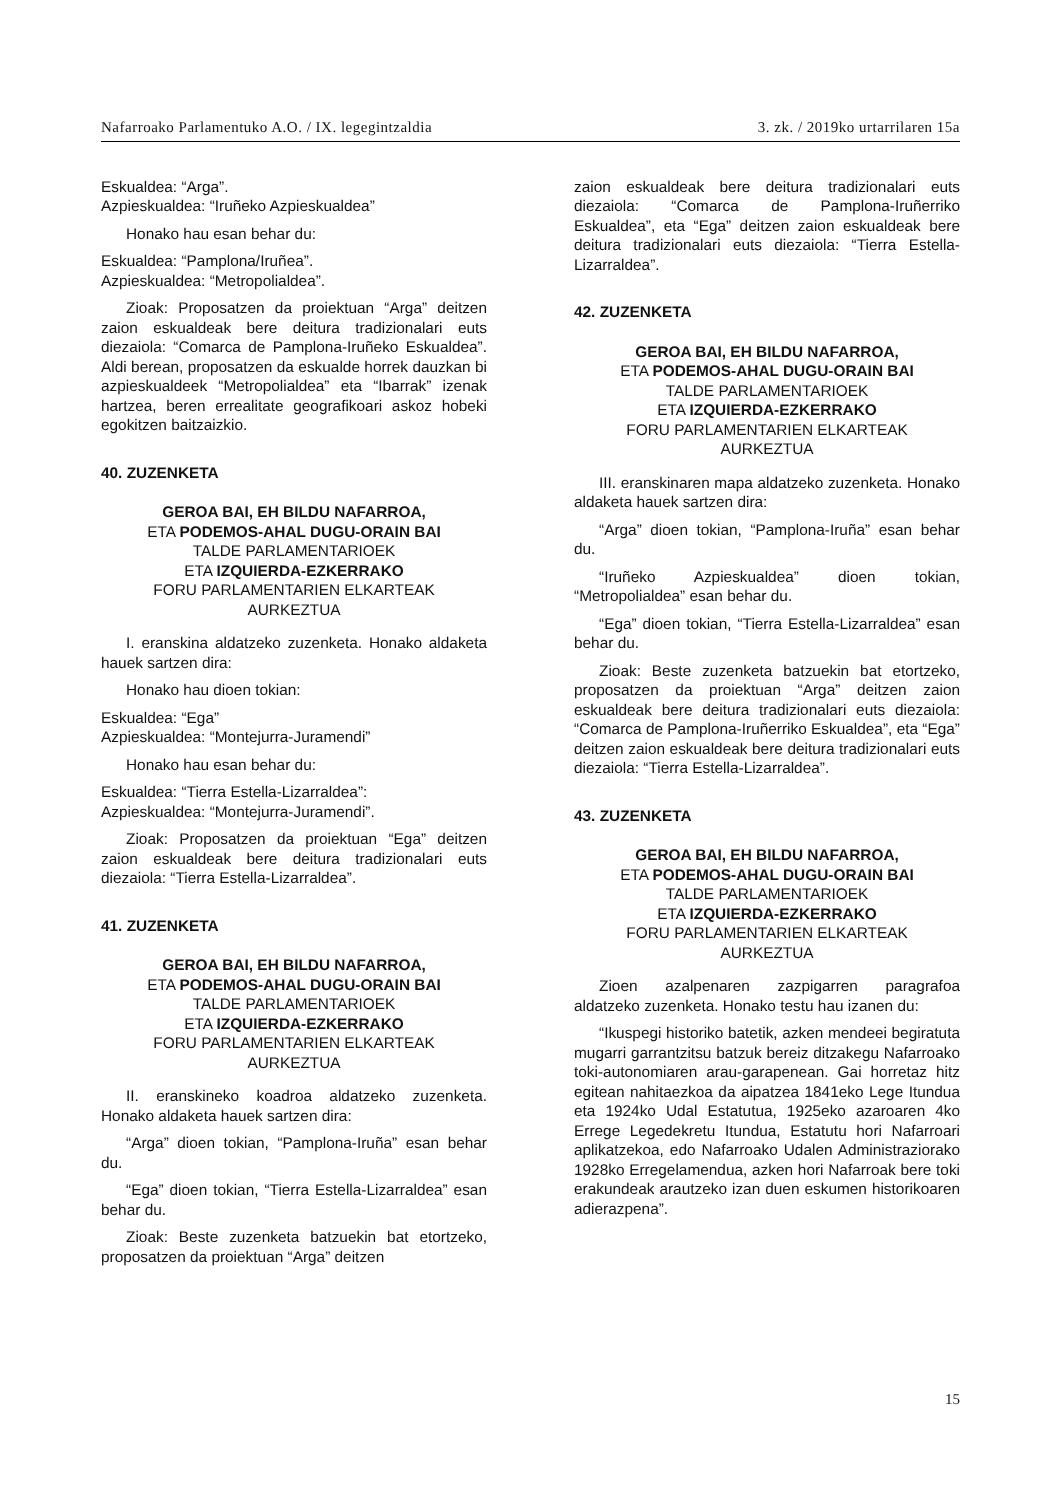Nafarroako Parlamentuko A.O. / IX. legegintzaldia 3. zk. / 2019ko urtarrilaren 15a
Eskualdea: “Arga”.
Azpieskualdea: “Iruñeko Azpieskualdea”
Honako hau esan behar du:
Eskualdea: “Pamplona/Iruñea”.
Azpieskualdea: “Metropolialdea”.
Zioak: Proposatzen da proiektuan “Arga” deitzen zaion eskualdeak bere deitura tradizionalari euts diezaiola: “Comarca de Pamplona-Iruñeko Eskualdea”. Aldi berean, proposatzen da eskualde horrek dauzkan bi azpieskualdeek “Metropolialdea” eta “Ibarrak” izenak hartzea, beren errealitate geografikoari askoz hobeki egokitzen baitzaizkio.
40. ZUZENKETA
GEROA BAI, EH BILDU NAFARROA,
ETA PODEMOS-AHAL DUGU-ORAIN BAI
TALDE PARLAMENTARIOEK
ETA IZQUIERDA-EZKERRAKO
FORU PARLAMENTARIEN ELKARTEAK
AURKEZTUA
I. eranskina aldatzeko zuzenketa. Honako aldaketa hauek sartzen dira:
Honako hau dioen tokian:
Eskualdea: “Ega”
Azpieskualdea: “Montejurra-Juramendi”
Honako hau esan behar du:
Eskualdea: “Tierra Estella-Lizarraldea”:
Azpieskualdea: “Montejurra-Juramendi”.
Zioak: Proposatzen da proiektuan “Ega” deitzen zaion eskualdeak bere deitura tradizionalari euts diezaiola: “Tierra Estella-Lizarraldea”.
41. ZUZENKETA
GEROA BAI, EH BILDU NAFARROA,
ETA PODEMOS-AHAL DUGU-ORAIN BAI
TALDE PARLAMENTARIOEK
ETA IZQUIERDA-EZKERRAKO
FORU PARLAMENTARIEN ELKARTEAK
AURKEZTUA
II. eranskineko koadroa aldatzeko zuzenketa. Honako aldaketa hauek sartzen dira:
“Arga” dioen tokian, “Pamplona-Iruña” esan behar du.
“Ega” dioen tokian, “Tierra Estella-Lizarraldea” esan behar du.
Zioak: Beste zuzenketa batzuekin bat etortzeko, proposatzen da proiektuan “Arga” deitzen
zaion eskualdeak bere deitura tradizionalari euts diezaiola: “Comarca de Pamplona-Iruñerriko Eskualdea”, eta “Ega” deitzen zaion eskualdeak bere deitura tradizionalari euts diezaiola: “Tierra Estella-Lizarraldea”.
42. ZUZENKETA
GEROA BAI, EH BILDU NAFARROA,
ETA PODEMOS-AHAL DUGU-ORAIN BAI
TALDE PARLAMENTARIOEK
ETA IZQUIERDA-EZKERRAKO
FORU PARLAMENTARIEN ELKARTEAK
AURKEZTUA
III. eranskinaren mapa aldatzeko zuzenketa. Honako aldaketa hauek sartzen dira:
“Arga” dioen tokian, “Pamplona-Iruña” esan behar du.
“Iruñeko Azpieskualdea” dioen tokian, “Metropolialdea” esan behar du.
“Ega” dioen tokian, “Tierra Estella-Lizarraldea” esan behar du.
Zioak: Beste zuzenketa batzuekin bat etortzeko, proposatzen da proiektuan “Arga” deitzen zaion eskualdeak bere deitura tradizionalari euts diezaiola: “Comarca de Pamplona-Iruñerriko Eskualdea”, eta “Ega” deitzen zaion eskualdeak bere deitura tradizionalari euts diezaiola: “Tierra Estella-Lizarraldea”.
43. ZUZENKETA
GEROA BAI, EH BILDU NAFARROA,
ETA PODEMOS-AHAL DUGU-ORAIN BAI
TALDE PARLAMENTARIOEK
ETA IZQUIERDA-EZKERRAKO
FORU PARLAMENTARIEN ELKARTEAK
AURKEZTUA
Zioen azalpenaren zazpigarren paragrafoa aldatzeko zuzenketa. Honako testu hau izanen du:
“Ikuspegi historiko batetik, azken mendeei begiratuta mugarri garrantzitsu batzuk bereiz ditzakegu Nafarroako toki-autonomiaren arau-garapenean. Gai horretaz hitz egitean nahitaezkoa da aipatzea 1841eko Lege Itundua eta 1924ko Udal Estatutua, 1925eko azaroaren 4ko Errege Legedekretu Itundua, Estatutu hori Nafarroari aplikatzekoa, edo Nafarroako Udalen Administraziorako 1928ko Erregelamendua, azken hori Nafarroak bere toki erakundeak arautzeko izan duen eskumen historikoaren adierazpena”.
15